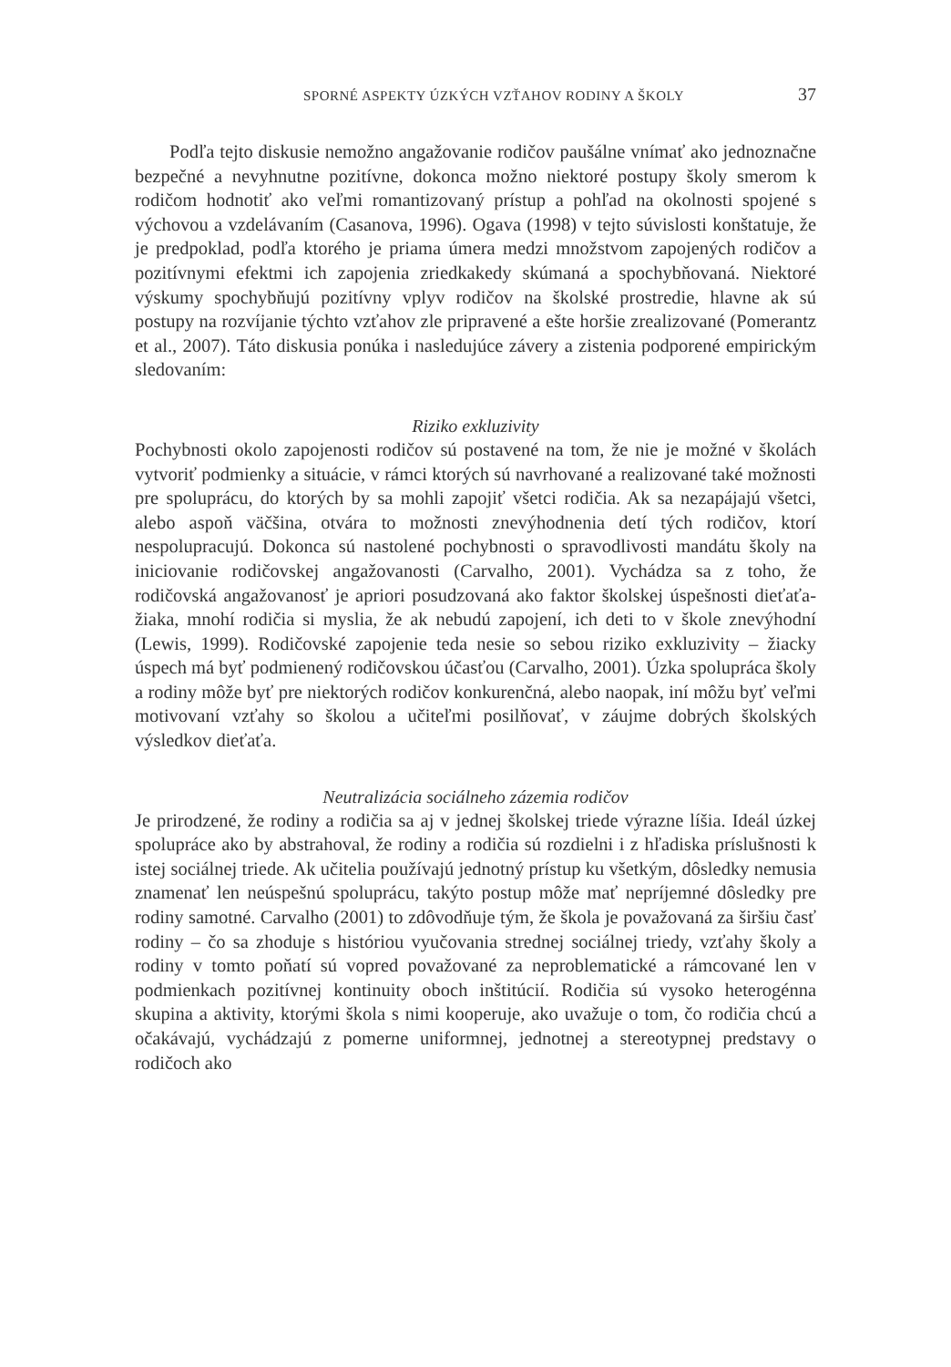SPORNÉ ASPEKTY ÚZKÝCH VZŤAHOV RODINY A ŠKOLY 37
Podľa tejto diskusie nemožno angažovanie rodičov paušálne vnímať ako jednoznačne bezpečné a nevyhnutne pozitívne, dokonca možno niektoré postupy školy smerom k rodičom hodnotiť ako veľmi romantizovaný prístup a pohľad na okolnosti spojené s výchovou a vzdelávaním (Casanova, 1996). Ogava (1998) v tejto súvislosti konštatuje, že je predpoklad, podľa ktorého je priama úmera medzi množstvom zapojených rodičov a pozitívnymi efektmi ich zapojenia zriedkakedy skúmaná a spochybňovaná. Niektoré výskumy spochybňujú pozitívny vplyv rodičov na školské prostredie, hlavne ak sú postupy na rozvíjanie týchto vzťahov zle pripravené a ešte horšie zrealizované (Pomerantz et al., 2007). Táto diskusia ponúka i nasledujúce závery a zistenia podporené empirickým sledovaním:
Riziko exkluzivity
Pochybnosti okolo zapojenosti rodičov sú postavené na tom, že nie je možné v školách vytvoriť podmienky a situácie, v rámci ktorých sú navrhované a realizované také možnosti pre spoluprácu, do ktorých by sa mohli zapojiť všetci rodičia. Ak sa nezapájajú všetci, alebo aspoň väčšina, otvára to možnosti znevýhodnenia detí tých rodičov, ktorí nespolupracujú. Dokonca sú nastolené pochybnosti o spravodlivosti mandátu školy na iniciovanie rodičovskej angažovanosti (Carvalho, 2001). Vychádza sa z toho, že rodičovská angažovanosť je apriori posudzovaná ako faktor školskej úspešnosti dieťaťa-žiaka, mnohí rodičia si myslia, že ak nebudú zapojení, ich deti to v škole znevýhodní (Lewis, 1999). Rodičovské zapojenie teda nesie so sebou riziko exkluzivity – žiacky úspech má byť podmienený rodičovskou účasťou (Carvalho, 2001). Úzka spolupráca školy a rodiny môže byť pre niektorých rodičov konkurenčná, alebo naopak, iní môžu byť veľmi motivovaní vzťahy so školou a učiteľmi posilňovať, v záujme dobrých školských výsledkov dieťaťa.
Neutralizácia sociálneho zázemia rodičov
Je prirodzené, že rodiny a rodičia sa aj v jednej školskej triede výrazne líšia. Ideál úzkej spolupráce ako by abstrahoval, že rodiny a rodičia sú rozdielni i z hľadiska príslušnosti k istej sociálnej triede. Ak učitelia používajú jednotný prístup ku všetkým, dôsledky nemusia znamenať len neúspešnú spoluprácu, takýto postup môže mať nepríjemné dôsledky pre rodiny samotné. Carvalho (2001) to zdôvodňuje tým, že škola je považovaná za širšiu časť rodiny – čo sa zhoduje s históriou vyučovania strednej sociálnej triedy, vzťahy školy a rodiny v tomto poňatí sú vopred považované za neproblematické a rámcované len v podmienkach pozitívnej kontinuity oboch inštitúcií. Rodičia sú vysoko heterogénna skupina a aktivity, ktorými škola s nimi kooperuje, ako uvažuje o tom, čo rodičia chcú a očakávajú, vychádzajú z pomerne uniformnej, jednotnej a stereotypnej predstavy o rodičoch ako